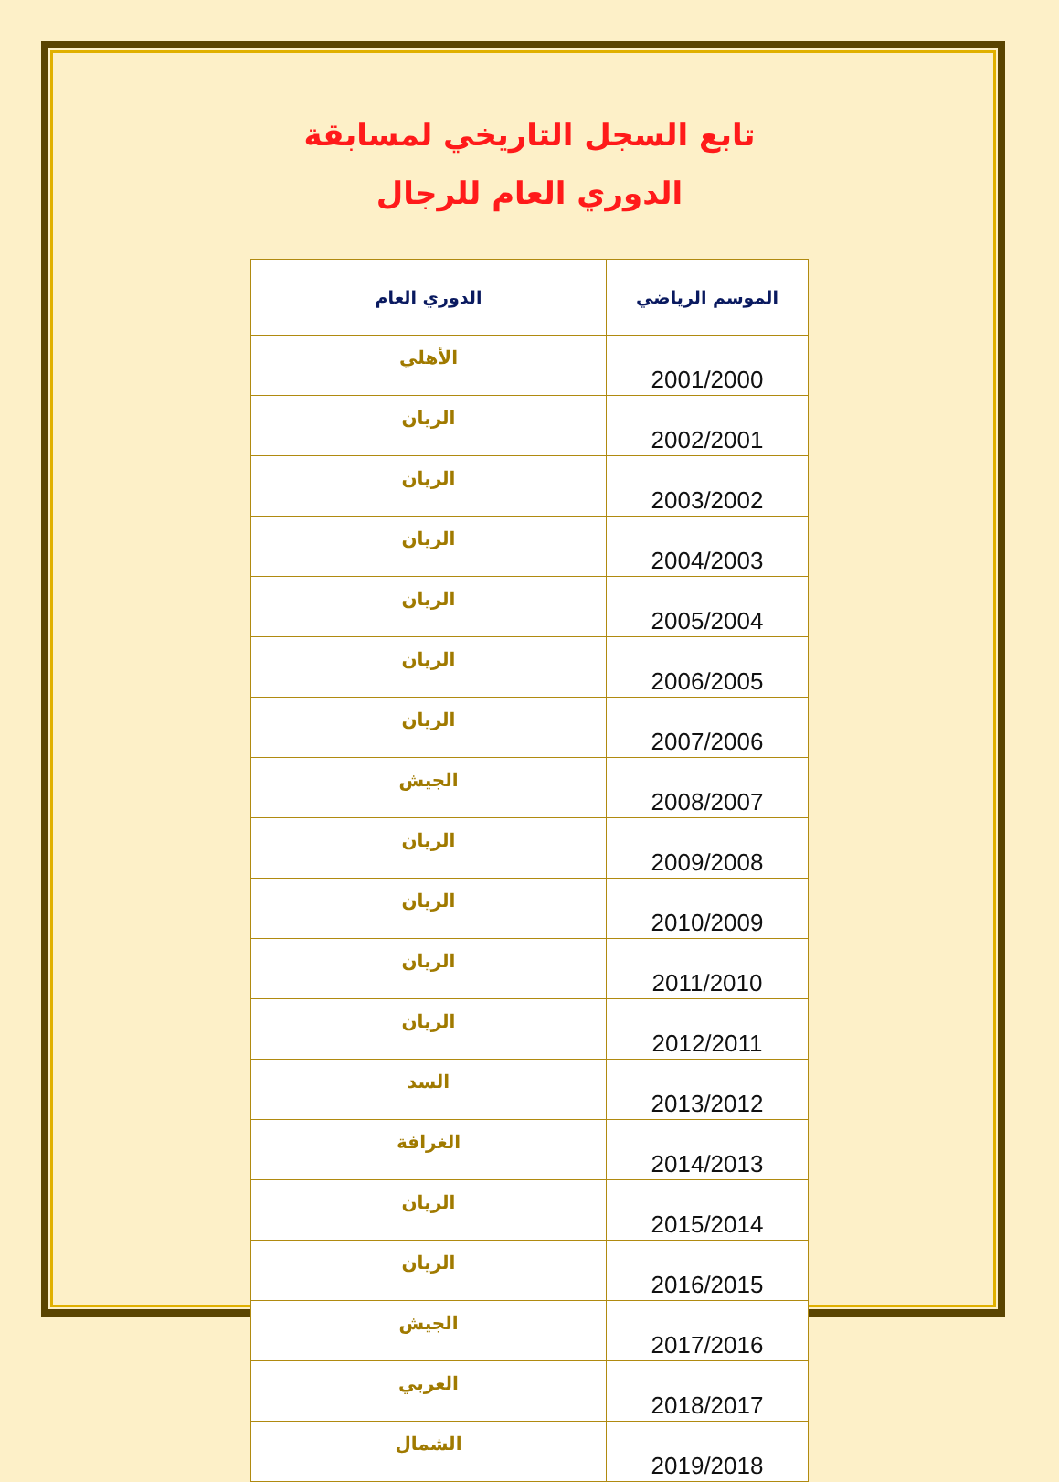تابع السجل التاريخي لمسابقة
الدوري العام للرجال
| الموسم الرياضي | الدوري العام |
| --- | --- |
| 2001/2000 | الأهلي |
| 2002/2001 | الريان |
| 2003/2002 | الريان |
| 2004/2003 | الريان |
| 2005/2004 | الريان |
| 2006/2005 | الريان |
| 2007/2006 | الريان |
| 2008/2007 | الجيش |
| 2009/2008 | الريان |
| 2010/2009 | الريان |
| 2011/2010 | الريان |
| 2012/2011 | الريان |
| 2013/2012 | السد |
| 2014/2013 | الغرافة |
| 2015/2014 | الريان |
| 2016/2015 | الريان |
| 2017/2016 | الجيش |
| 2018/2017 | العربي |
| 2019/2018 | الشمال |